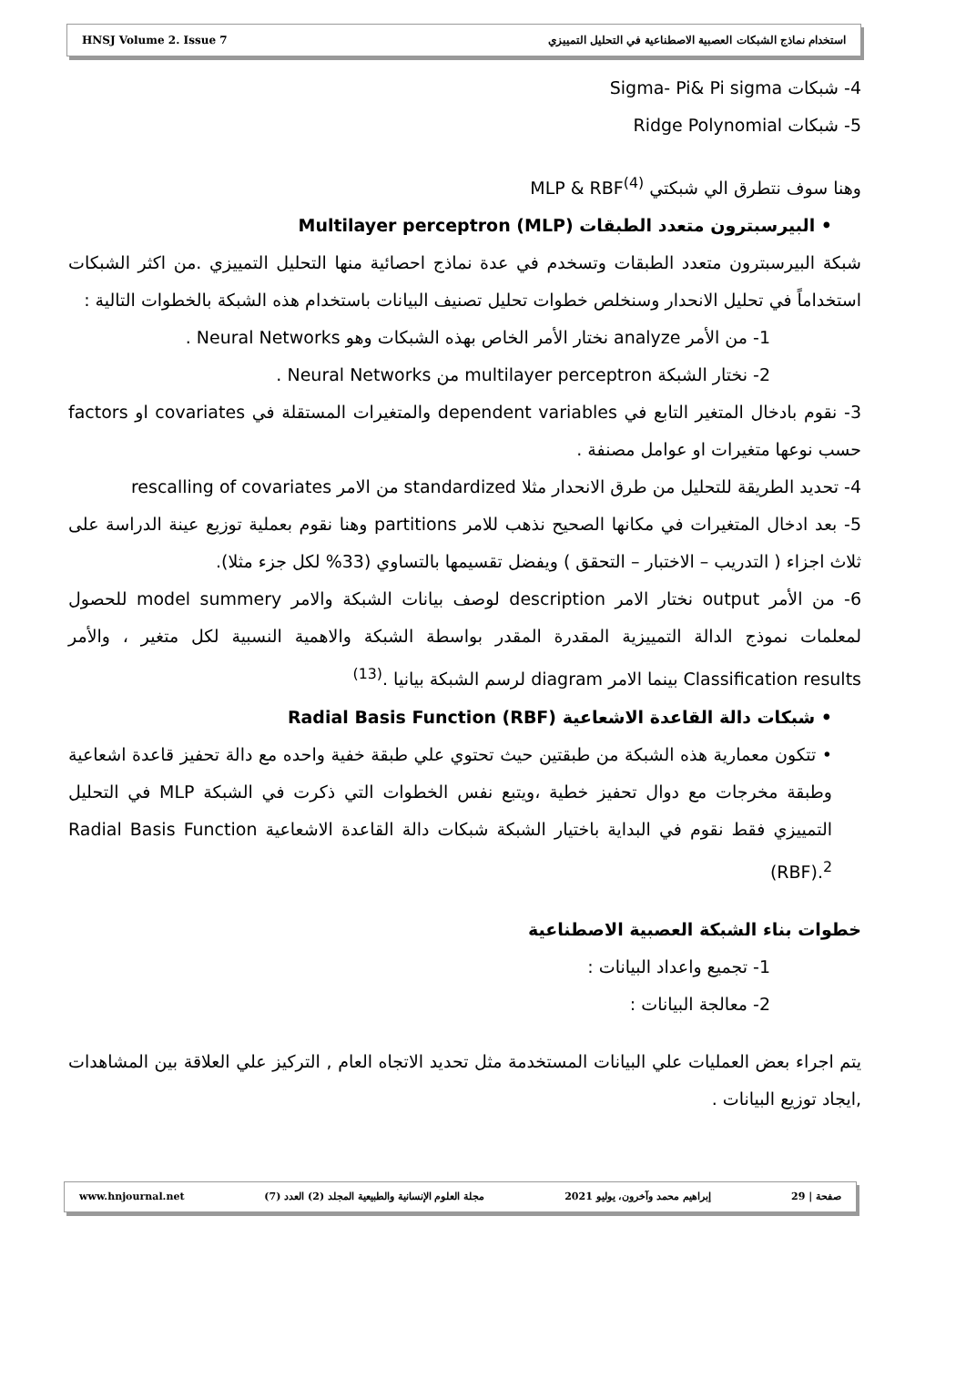HNSJ Volume 2. Issue 7 استخدام نماذج الشبكات العصبية الاصطناعية في التحليل التمييزي
4- شبكات Sigma- Pi& Pi sigma
5- شبكات Ridge Polynomial
وهنا سوف نتطرق الي شبكتي MLP & RBF<sup>(4)</sup>
• البيرسبترون متعدد الطبقات Multilayer perceptron (MLP)
شبكة البيرسبترون متعدد الطبقات وتسخدم في عدة نماذج احصائية منها التحليل التمييزي .من اكثر الشبكات استخداماً في تحليل الانحدار وسنخلص خطوات تحليل تصنيف البيانات باستخدام هذه الشبكة بالخطوات التالية :
1- من الأمر analyze نختار الأمر الخاص بهذه الشبكات وهو Neural Networks .
2- نختار الشبكة multilayer perceptron من Neural Networks .
3- نقوم بادخال المتغير التابع في dependent variables والمتغيرات المستقلة في covariates او factors حسب نوعها متغيرات او عوامل مصنفة .
4- تحديد الطريقة للتحليل من طرق الانحدار مثلا standardized من الامر rescalling of covariates
5- بعد ادخال المتغيرات في مكانها الصحيح نذهب للامر partitions وهنا نقوم بعملية توزيع عينة الدراسة على ثلاث اجزاء ( التدريب – الاختبار – التحقق ) ويفضل تقسيمها بالتساوي (33% لكل جزء مثلا).
6- من الأمر output نختار الامر description لوصف بيانات الشبكة والامر model summery للحصول لمعلمات نموذج الدالة التمييزية المقدرة المقدر بواسطة الشبكة والاهمية النسبية لكل متغير ، والأمر Classification results بينما الامر diagram لرسم الشبكة بيانيا .<sup>(13)</sup>
• شبكات دالة القاعدة الاشعاعية Radial Basis Function (RBF)
• تتكون معمارية هذه الشبكة من طبقتين حيث تحتوي علي طبقة خفية واحده مع دالة تحفيز قاعدة اشعاعية وطبقة مخرجات مع دوال تحفيز خطية ،ويتبع نفس الخطوات التي ذكرت في الشبكة MLP في التحليل التمييزي فقط نقوم في البداية باختيار الشبكة شبكات دالة القاعدة الاشعاعية Radial Basis Function (RBF).<sup>2</sup>
خطوات بناء الشبكة العصبية الاصطناعية
1- تجميع واعداد البيانات :
2- معالجة البيانات :
يتم اجراء بعض العمليات علي البيانات المستخدمة مثل تحديد الاتجاه العام , التركيز علي العلاقة بين المشاهدات ,ايجاد توزيع البيانات .
صفحة | 29 إبراهيم محمد وآخرون، يوليو 2021 مجلة العلوم الإنسانية والطبيعية المجلد (2) العدد (7) www.hnjournal.net